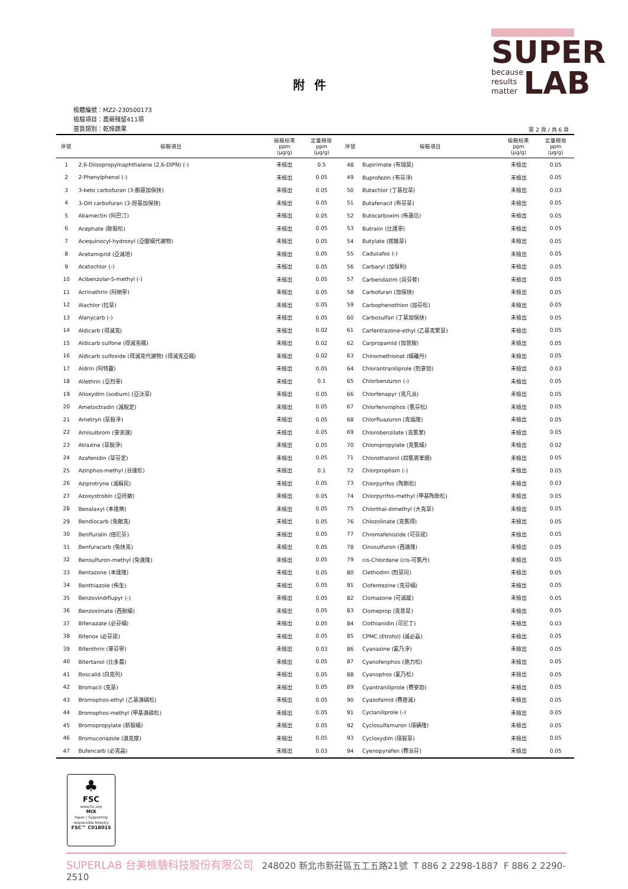SUPER
because
results
matter
LAB
附件
檢體編號：MZ2-230500173
檢驗項目：農藥殘留411項
基質類別：乾燥蔬果
第 2 頁 / 共 6 頁
| 序號 | 檢驗項目 | 檢驗結果 ppm (μg/g) | 定量極限 ppm (μg/g) | 序號 | 檢驗項目 | 檢驗結果 ppm (μg/g) | 定量極限 ppm (μg/g) |
| --- | --- | --- | --- | --- | --- | --- | --- |
| 1 | 2,6-Diisopropylnaphthalene (2,6-DIPN) (-) | 未檢出 | 0.5 | 48 | Bupirimate (布瑞莫) | 未檢出 | 0.05 |
| 2 | 2-Phenylphenol (-) | 未檢出 | 0.05 | 49 | Buprofezin (布芬淨) | 未檢出 | 0.05 |
| 3 | 3-keto carbofuran (3-酮基加保扶) | 未檢出 | 0.05 | 50 | Butachlor (丁基拉草) | 未檢出 | 0.03 |
| 4 | 3-OH carbofuran (3-羥基加保扶) | 未檢出 | 0.05 | 51 | Butafenacil (布芬草) | 未檢出 | 0.05 |
| 5 | Abamectin (阿巴汀) | 未檢出 | 0.05 | 52 | Butocarboxim (佈嘉信) | 未檢出 | 0.05 |
| 6 | Acephate (歐殺松) | 未檢出 | 0.05 | 53 | Butralin (比達寧) | 未檢出 | 0.05 |
| 7 | Acequinocyl-hydroxyl (亞醌蟎代謝物) | 未檢出 | 0.05 | 54 | Butylate (拔敵草) | 未檢出 | 0.05 |
| 8 | Acetamiprid (亞滅培) | 未檢出 | 0.05 | 55 | Cadusafos (-) | 未檢出 | 0.05 |
| 9 | Acetochlor (-) | 未檢出 | 0.05 | 56 | Carbaryl (加保利) | 未檢出 | 0.05 |
| 10 | Acibenzolar-S-methyl (-) | 未檢出 | 0.05 | 57 | Carbendazim (貝芬替) | 未檢出 | 0.05 |
| 11 | Acrinathrin (阿納寧) | 未檢出 | 0.05 | 58 | Carbofuran (加保扶) | 未檢出 | 0.05 |
| 12 | Alachlor (拉草) | 未檢出 | 0.05 | 59 | Carbophenothion (加芬松) | 未檢出 | 0.05 |
| 13 | Alanycarb (-) | 未檢出 | 0.05 | 60 | Carbosulfan (丁基加保扶) | 未檢出 | 0.05 |
| 14 | Aldicarb (得滅克) | 未檢出 | 0.02 | 61 | Carfentrazone-ethyl (乙基克繁草) | 未檢出 | 0.05 |
| 15 | Aldicarb sulfone (得滅克碸) | 未檢出 | 0.02 | 62 | Carpropamid (加普胺) | 未檢出 | 0.05 |
| 16 | Aldicarb sulfoxide (得滅克代謝物) (得滅克亞碸) | 未檢出 | 0.02 | 63 | Chinomethionat (蟎離丹) | 未檢出 | 0.05 |
| 17 | Aldrin (阿特靈) | 未檢出 | 0.05 | 64 | Chlorantraniliprole (剋安勃) | 未檢出 | 0.03 |
| 18 | Allethrin (亞烈寧) | 未檢出 | 0.1 | 65 | Chlorbenzuron (-) | 未檢出 | 0.05 |
| 19 | Alloxydim (sodium) (亞汰草) | 未檢出 | 0.05 | 66 | Chlorfenapyr (克凡派) | 未檢出 | 0.05 |
| 20 | Ametoctradin (滅脫定) | 未檢出 | 0.05 | 67 | Chlorfenvinphos (氯芬松) | 未檢出 | 0.05 |
| 21 | Ametryn (草殺淨) | 未檢出 | 0.05 | 68 | Chlorfluazuron (克福隆) | 未檢出 | 0.05 |
| 22 | Amisulbrom (安美速) | 未檢出 | 0.05 | 69 | Chlorobenzilate (克氯苯) | 未檢出 | 0.05 |
| 23 | Atrazine (草脫淨) | 未檢出 | 0.05 | 70 | Chloropropylate (克氯蟎) | 未檢出 | 0.02 |
| 24 | Azafenidin (草芬定) | 未檢出 | 0.05 | 71 | Chlorothalonil (四氯異苯腈) | 未檢出 | 0.05 |
| 25 | Azinphos-methyl (谷速松) | 未檢出 | 0.1 | 72 | Chlorpropham (-) | 未檢出 | 0.05 |
| 26 | Aziprotryne (滅蘇民) | 未檢出 | 0.05 | 73 | Chlorpyrifos (陶斯松) | 未檢出 | 0.03 |
| 27 | Azoxystrobin (亞托敏) | 未檢出 | 0.05 | 74 | Chlorpyrifos-methyl (甲基陶斯松) | 未檢出 | 0.05 |
| 28 | Benalaxyl (本達樂) | 未檢出 | 0.05 | 75 | Chlorthal-dimethyl (大克草) | 未檢出 | 0.05 |
| 29 | Bendiocarb (免敵克) | 未檢出 | 0.05 | 76 | Chlozolinate (克氯得) | 未檢出 | 0.05 |
| 30 | Benfluralin (倍尼芬) | 未檢出 | 0.05 | 77 | Chromafenozide (可芬諾) | 未檢出 | 0.05 |
| 31 | Benfuracarb (免扶克) | 未檢出 | 0.05 | 78 | Cinosulfuron (西速隆) | 未檢出 | 0.05 |
| 32 | Bensulfuron-methyl (免速隆) | 未檢出 | 0.05 | 79 | cis-Chlordane (cis-可氯丹) | 未檢出 | 0.05 |
| 33 | Bentazone (本達隆) | 未檢出 | 0.05 | 80 | Clethodim (剋草同) | 未檢出 | 0.05 |
| 34 | Benthiazole (佈生) | 未檢出 | 0.05 | 81 | Clofentezine (克芬蟎) | 未檢出 | 0.05 |
| 35 | Benzovindiflupyr (-) | 未檢出 | 0.05 | 82 | Clomazone (可滅蹤) | 未檢出 | 0.05 |
| 36 | Benzoximate (西脫蟎) | 未檢出 | 0.05 | 83 | Clomeprop (克普草) | 未檢出 | 0.05 |
| 37 | Bifenazate (必芬蟎) | 未檢出 | 0.05 | 84 | Clothianidin (可尼丁) | 未檢出 | 0.03 |
| 38 | Bifenox (必芬諾) | 未檢出 | 0.05 | 85 | CPMC (Etrofol) (滅必蝨) | 未檢出 | 0.05 |
| 39 | Bifenthrin (畢芬寧) | 未檢出 | 0.03 | 86 | Cyanazine (氰乃淨) | 未檢出 | 0.05 |
| 40 | Bitertanol (比多農) | 未檢出 | 0.05 | 87 | Cyanofenphos (施力松) | 未檢出 | 0.05 |
| 41 | Boscalid (白克列) | 未檢出 | 0.05 | 88 | Cyanophos (氰乃松) | 未檢出 | 0.05 |
| 42 | Bromacil (克草) | 未檢出 | 0.05 | 89 | Cyantraniliprole (賽安勃) | 未檢出 | 0.05 |
| 43 | Bromophos-ethyl (乙基溴磷松) | 未檢出 | 0.05 | 90 | Cyazofamid (賽座滅) | 未檢出 | 0.05 |
| 44 | Bromophos-methyl (甲基溴磷松) | 未檢出 | 0.05 | 91 | Cyclaniliprole (-) | 未檢出 | 0.05 |
| 45 | Bromopropylate (新殺蟎) | 未檢出 | 0.05 | 92 | Cyclosulfamuron (環磺隆) | 未檢出 | 0.05 |
| 46 | Bromuconazole (溴克座) | 未檢出 | 0.05 | 93 | Cycloxydim (環殺草) | 未檢出 | 0.05 |
| 47 | Bufencarb (必克蝨) | 未檢出 | 0.03 | 94 | Cyenopyrafen (賽派芬) | 未檢出 | 0.05 |
♣
FSC
www.fsc.org
MIX
Paper | Supporting responsible forestry
FSC™ C018015
SUPERLAB 台美檢驗科技股份有限公司 248020 新北市新莊區五工五路21號 T 886 2 2298-1887 F 886 2 2290-2510